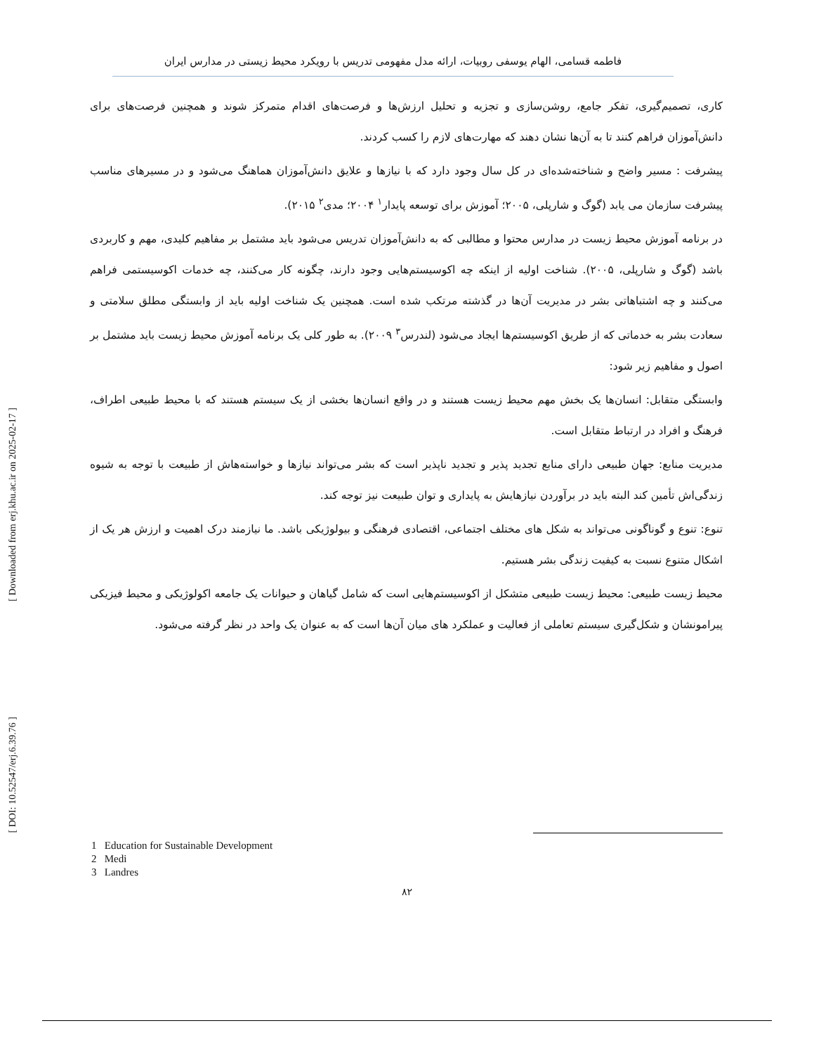فاطمه قسامی، الهام یوسفی روبیات، ارائه مدل مفهومی تدریس با رویکرد محیط زیستی در مدارس ایران
کاری، تصمیم‌گیری، تفکر جامع، روشن‌سازی و تجزیه و تحلیل ارزش‌ها و فرصت‌های اقدام متمرکز شوند و همچنین فرصت‌های برای دانش‌آموزان فراهم کنند تا به آن‌ها نشان دهند که مهارت‌های لازم را کسب کردند.
پیشرفت : مسیر واضح و شناخته‌شده‌ای در کل سال وجود دارد که با نیازها و علایق دانش‌آموزان هماهنگ می‌شود و در مسیرهای مناسب پیشرفت سازمان می یابد (گوگ و شارپلی، ۲۰۰۵؛ آموزش برای توسعه پایدار<sup>۱</sup> ۲۰۰۴؛ مدی<sup>۲</sup> ۲۰۱۵).
در برنامه آموزش محیط زیست در مدارس محتوا و مطالبی که به دانش‌آموزان تدریس می‌شود باید مشتمل بر مفاهیم کلیدی، مهم و کاربردی باشد (گوگ و شارپلی، ۲۰۰۵). شناخت اولیه از اینکه چه اکوسیستم‌هایی وجود دارند، چگونه کار می‌کنند، چه خدمات اکوسیستمی فراهم می‌کنند و چه اشتباهاتی بشر در مدیریت آن‌ها در گذشته مرتکب شده است. همچنین یک شناخت اولیه باید از وابستگی مطلق سلامتی و سعادت بشر به خدماتی که از طریق اکوسیستم‌ها ایجاد می‌شود (لندرس<sup>۳</sup> ۲۰۰۹). به طور کلی یک برنامه آموزش محیط زیست باید مشتمل بر اصول و مفاهیم زیر شود:
وابستگی متقابل: انسان‌ها یک بخش مهم محیط زیست هستند و در واقع انسان‌ها بخشی از یک سیستم هستند که با محیط طبیعی اطراف، فرهنگ و افراد در ارتباط متقابل است.
مدیریت منابع: جهان طبیعی دارای منابع تجدید پذیر و تجدید ناپذیر است که بشر می‌تواند نیازها و خواسته‌هاش از طبیعت با توجه به شیوه زندگی‌اش تأمین کند البته باید در برآوردن نیازهایش به پایداری و توان طبیعت نیز توجه کند.
تنوع: تنوع و گوناگونی می‌تواند به شکل های مختلف اجتماعی، اقتصادی فرهنگی و بیولوژیکی باشد. ما نیازمند درک اهمیت و ارزش هر یک از اشکال متنوع نسبت به کیفیت زندگی بشر هستیم.
محیط زیست طبیعی: محیط زیست طبیعی متشکل از اکوسیستم‌هایی است که شامل گیاهان و حیوانات یک جامعه اکولوژیکی و محیط فیزیکی پیرامونشان و شکل‌گیری سیستم تعاملی از فعالیت و عملکرد های میان آن‌ها است که به عنوان یک واحد در نظر گرفته می‌شود.
1 Education for Sustainable Development
2 Medi
3 Landres
۸۲
[ Downloaded from erj.khu.ac.ir on 2025-02-17 ]
[ DOI: 10.52547/erj.6.39.76 ]